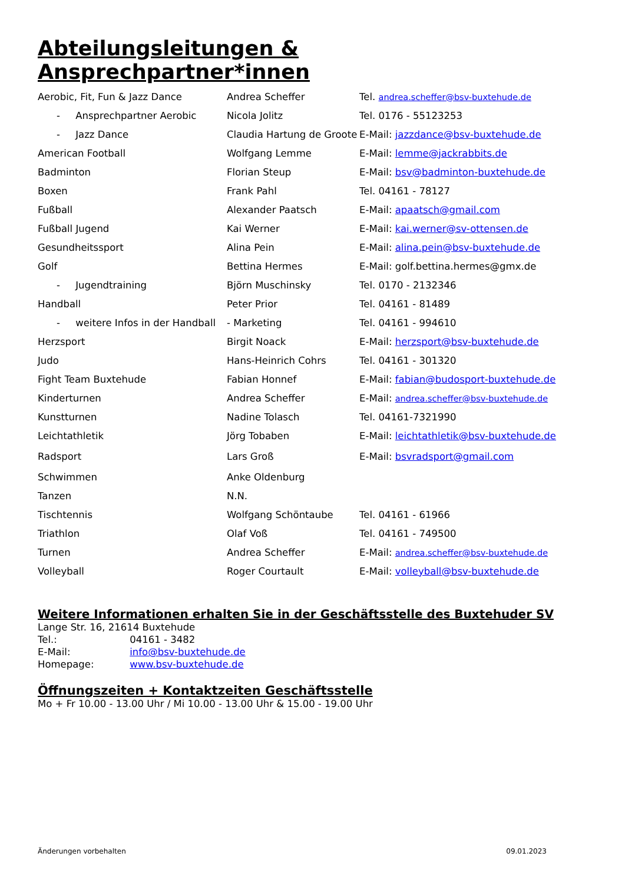Abteilungsleitungen & Ansprechpartner*innen
| Aerobic, Fit, Fun & Jazz Dance | Andrea Scheffer | Tel. andrea.scheffer@bsv-buxtehude.de |
| - Ansprechpartner Aerobic | Nicola Jolitz | Tel. 0176 - 55123253 |
| - Jazz Dance | Claudia Hartung de Groote | E-Mail: jazzdance@bsv-buxtehude.de |
| American Football | Wolfgang Lemme | E-Mail: lemme@jackrabbits.de |
| Badminton | Florian Steup | E-Mail: bsv@badminton-buxtehude.de |
| Boxen | Frank Pahl | Tel. 04161 - 78127 |
| Fußball | Alexander Paatsch | E-Mail: apaatsch@gmail.com |
| Fußball Jugend | Kai Werner | E-Mail: kai.werner@sv-ottensen.de |
| Gesundheitssport | Alina Pein | E-Mail: alina.pein@bsv-buxtehude.de |
| Golf | Bettina Hermes | E-Mail: golf.bettina.hermes@gmx.de |
| - Jugendtraining | Björn Muschinsky | Tel. 0170 - 2132346 |
| Handball | Peter Prior | Tel. 04161 - 81489 |
| - weitere Infos in der Handball | - Marketing | Tel. 04161 - 994610 |
| Herzsport | Birgit Noack | E-Mail: herzsport@bsv-buxtehude.de |
| Judo | Hans-Heinrich Cohrs | Tel. 04161 - 301320 |
| Fight Team Buxtehude | Fabian Honnef | E-Mail: fabian@budosport-buxtehude.de |
| Kinderturnen | Andrea Scheffer | E-Mail: andrea.scheffer@bsv-buxtehude.de |
| Kunstturnen | Nadine Tolasch | Tel. 04161-7321990 |
| Leichtathletik | Jörg Tobaben | E-Mail: leichtathletik@bsv-buxtehude.de |
| Radsport | Lars Groß | E-Mail: bsvradsport@gmail.com |
| Schwimmen | Anke Oldenburg | |
| Tanzen | N.N. | |
| Tischtennis | Wolfgang Schöntaube | Tel. 04161 - 61966 |
| Triathlon | Olaf Voß | Tel. 04161 - 749500 |
| Turnen | Andrea Scheffer | E-Mail: andrea.scheffer@bsv-buxtehude.de |
| Volleyball | Roger Courtault | E-Mail: volleyball@bsv-buxtehude.de |
Weitere Informationen erhalten Sie in der Geschäftsstelle des Buxtehuder SV
Lange Str. 16, 21614 Buxtehude
Tel.: 04161 - 3482
E-Mail: info@bsv-buxtehude.de
Homepage: www.bsv-buxtehude.de
Öffnungszeiten + Kontaktzeiten Geschäftsstelle
Mo + Fr 10.00 - 13.00 Uhr / Mi 10.00 - 13.00 Uhr & 15.00 - 19.00 Uhr
Änderungen vorbehalten 09.01.2023